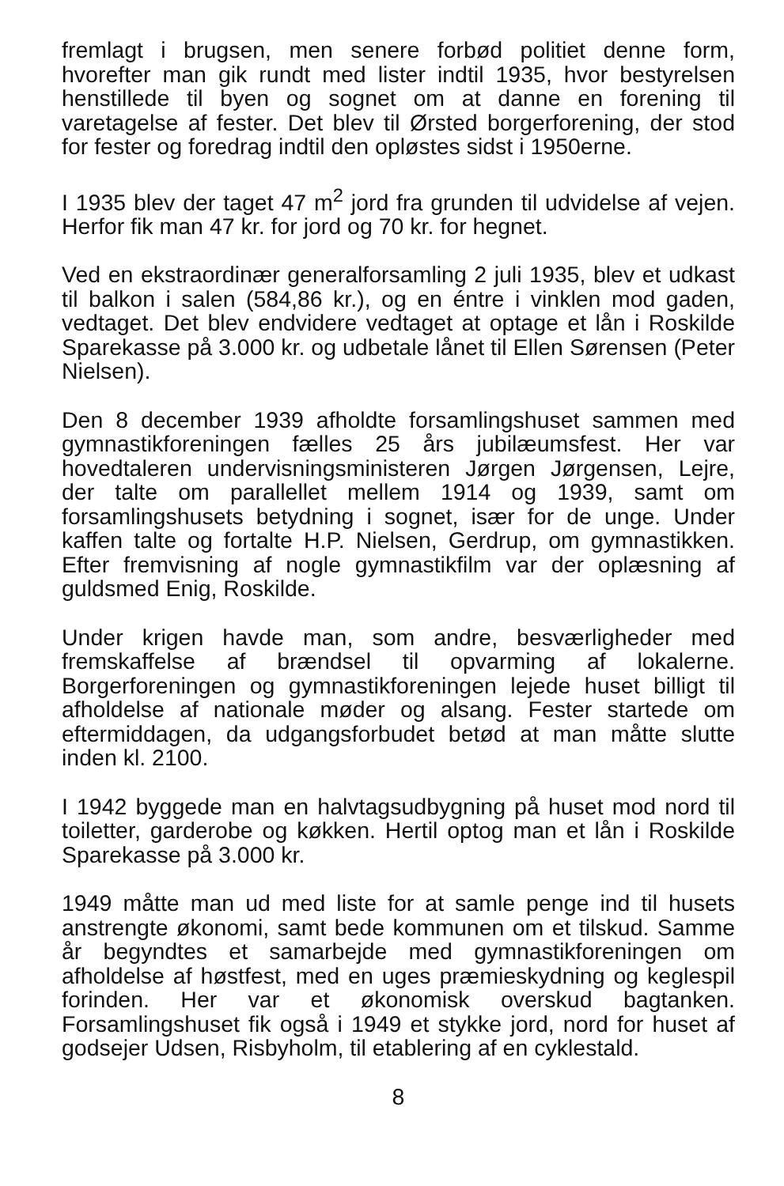fremlagt i brugsen, men senere forbød politiet denne form, hvorefter man gik rundt med lister indtil 1935, hvor bestyrelsen henstillede til byen og sognet om at danne en forening til varetagelse af fester. Det blev til Ørsted borgerforening, der stod for fester og foredrag indtil den opløstes sidst i 1950erne.
I 1935 blev der taget 47 m<sup>2</sup> jord fra grunden til udvidelse af vejen. Herfor fik man 47 kr. for jord og 70 kr. for hegnet.
Ved en ekstraordinær generalforsamling 2 juli 1935, blev et udkast til balkon i salen (584,86 kr.), og en éntre i vinklen mod gaden, vedtaget. Det blev endvidere vedtaget at optage et lån i Roskilde Sparekasse på 3.000 kr. og udbetale lånet til Ellen Sørensen (Peter Nielsen).
Den 8 december 1939 afholdte forsamlingshuset sammen med gymnastikforeningen fælles 25 års jubilæumsfest. Her var hovedtaleren undervisningsministeren Jørgen Jørgensen, Lejre, der talte om parallellet mellem 1914 og 1939, samt om forsamlingshusets betydning i sognet, især for de unge. Under kaffen talte og fortalte H.P. Nielsen, Gerdrup, om gymnastikken. Efter fremvisning af nogle gymnastikfilm var der oplæsning af guldsmed Enig, Roskilde.
Under krigen havde man, som andre, besværligheder med fremskaffelse af brændsel til opvarming af lokalerne. Borgerforeningen og gymnastikforeningen lejede huset billigt til afholdelse af nationale møder og alsang. Fester startede om eftermiddagen, da udgangsforbudet betød at man måtte slutte inden kl. 2100.
I 1942 byggede man en halvtagsudbygning på huset mod nord til toiletter, garderobe og køkken. Hertil optog man et lån i Roskilde Sparekasse på 3.000 kr.
1949 måtte man ud med liste for at samle penge ind til husets anstrengte økonomi, samt bede kommunen om et tilskud. Samme år begyndtes et samarbejde med gymnastikforeningen om afholdelse af høstfest, med en uges præmieskydning og keglespil forinden. Her var et økonomisk overskud bagtanken. Forsamlingshuset fik også i 1949 et stykke jord, nord for huset af godsejer Udsen, Risbyholm, til etablering af en cyklestald.
8